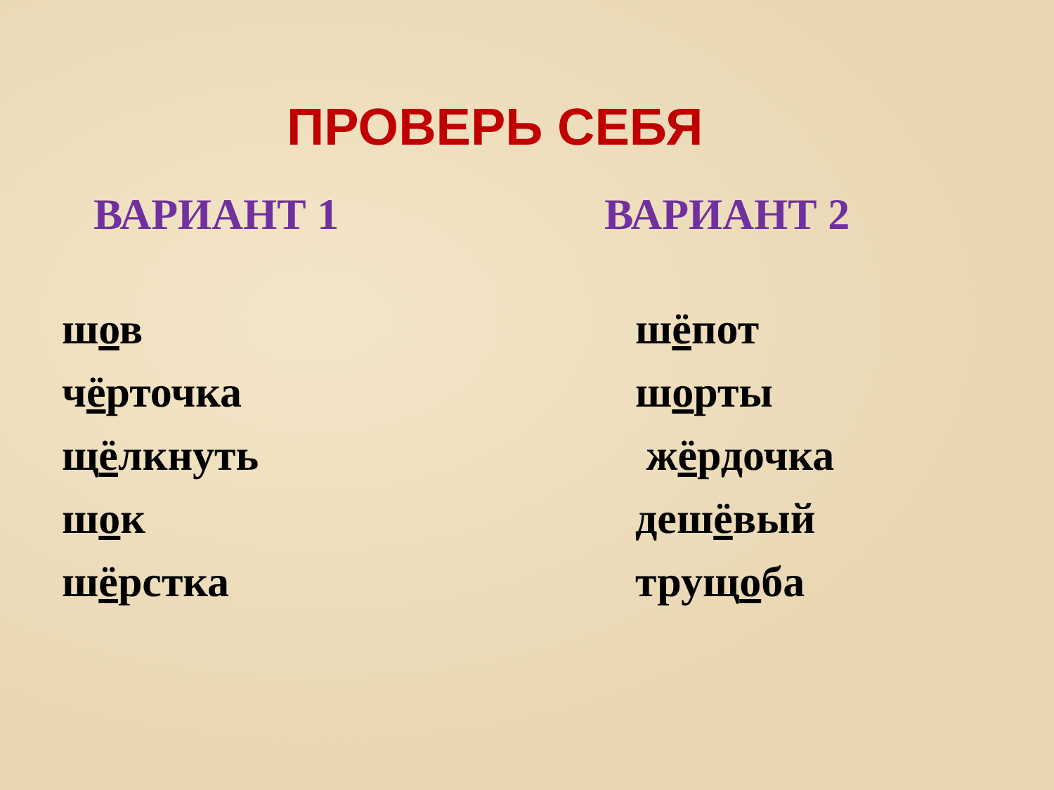ПРОВЕРЬ СЕБЯ
ВАРИАНТ 1
шов
чёрточка
щёлкнуть
шок
шёрстка
ВАРИАНТ 2
шёпот
шорты
жёрдочка
дешёвый
трущоба